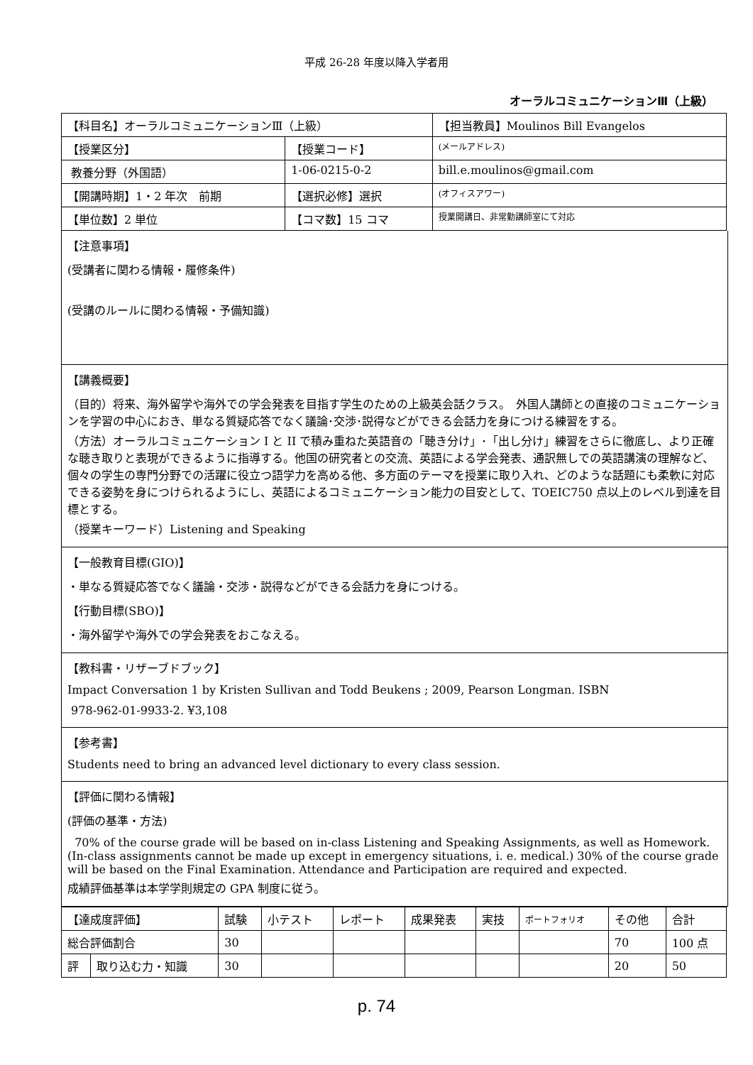平成 26-28 年度以降入学者用
オーラルコミュニケーションⅢ（上級）
| 【科目名】オーラルコミュニケーションⅢ（上級） | | 【担当教員】Moulinos Bill Evangelos |
| 【授業区分】 | 【授業コード】 | (メールアドレス) |
| 教養分野（外国語） | 1-06-0215-0-2 | bill.e.moulinos@gmail.com |
| 【開講時期】1・2 年次 前期 | 【選択必修】選択 | (オフィスアワー) |
| 【単位数】2 単位 | 【コマ数】15 コマ | 授業開講日、非常勤講師室にて対応 |
【注意事項】
(受講者に関わる情報・履修条件)
(受講のルールに関わる情報・予備知識)
【講義概要】
（目的）将来、海外留学や海外での学会発表を目指す学生のための上級英会話クラス。　外国人講師との直接のコミュニケーションを学習の中心におき、単なる質疑応答でなく議論･交渉･説得などができる会話力を身につける練習をする。
（方法）オーラルコミュニケーション I と II で積み重ねた英語音の「聴き分け」･「出し分け」練習をさらに徹底し、より正確な聴き取りと表現ができるように指導する。他国の研究者との交流、英語による学会発表、通訳無しでの英語講演の理解など、個々の学生の専門分野での活躍に役立つ語学力を高める他、多方面のテーマを授業に取り入れ、どのような話題にも柔軟に対応できる姿勢を身につけられるようにし、英語によるコミュニケーション能力の目安として、TOEIC750 点以上のレベル到達を目標とする。
（授業キーワード）Listening and Speaking
【一般教育目標(GIO)】
・単なる質疑応答でなく議論・交渉・説得などができる会話力を身につける。
【行動目標(SBO)】
・海外留学や海外での学会発表をおこなえる。
【教科書・リザーブドブック】
Impact Conversation 1 by Kristen Sullivan and Todd Beukens ; 2009, Pearson Longman. ISBN
978-962-01-9933-2. ¥3,108
【参考書】
Students need to bring an advanced level dictionary to every class session.
【評価に関わる情報】
(評価の基準・方法)
70% of the course grade will be based on in-class Listening and Speaking Assignments, as well as Homework. (In-class assignments cannot be made up except in emergency situations, i. e. medical.) 30% of the course grade will be based on the Final Examination. Attendance and Participation are required and expected.
成績評価基準は本学学則規定の GPA 制度に従う。
| 【達成度評価】 | | 試験 | 小テスト | レポート | 成果発表 | 実技 | ポートフォリオ | その他 | 合計 |
| 総合評価割合 | | 30 | | | | | | 70 | 100 点 |
| 評 | 取り込む力・知識 | 30 | | | | | | 20 | 50 |
p. 74